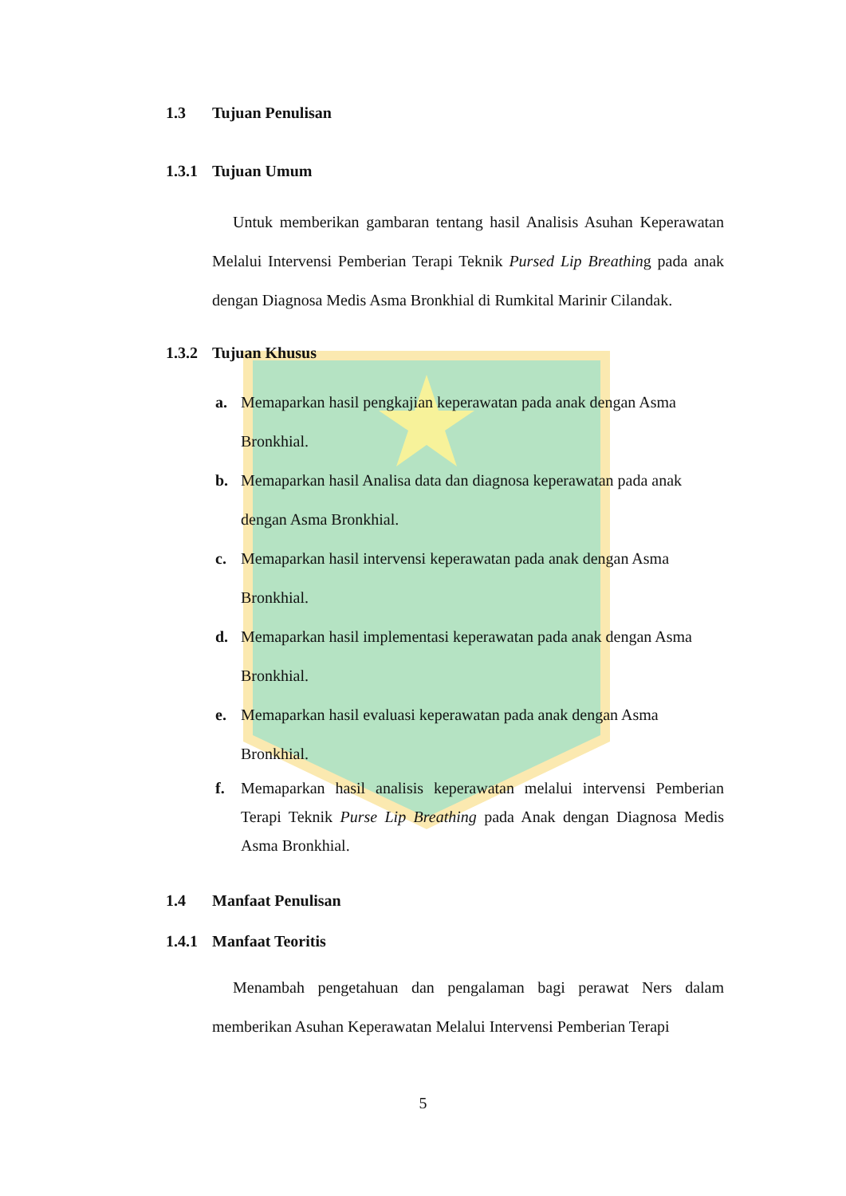1.3 Tujuan Penulisan
1.3.1 Tujuan Umum
Untuk memberikan gambaran tentang hasil Analisis Asuhan Keperawatan Melalui Intervensi Pemberian Terapi Teknik Pursed Lip Breathing pada anak dengan Diagnosa Medis Asma Bronkhial di Rumkital Marinir Cilandak.
1.3.2 Tujuan Khusus
a. Memaparkan hasil pengkajian keperawatan pada anak dengan Asma Bronkhial.
b. Memaparkan hasil Analisa data dan diagnosa keperawatan pada anak dengan Asma Bronkhial.
c. Memaparkan hasil intervensi keperawatan pada anak dengan Asma Bronkhial.
d. Memaparkan hasil implementasi keperawatan pada anak dengan Asma Bronkhial.
e. Memaparkan hasil evaluasi keperawatan pada anak dengan Asma Bronkhial.
f. Memaparkan hasil analisis keperawatan melalui intervensi Pemberian Terapi Teknik Purse Lip Breathing pada Anak dengan Diagnosa Medis Asma Bronkhial.
1.4 Manfaat Penulisan
1.4.1 Manfaat Teoritis
Menambah pengetahuan dan pengalaman bagi perawat Ners dalam memberikan Asuhan Keperawatan Melalui Intervensi Pemberian Terapi
5